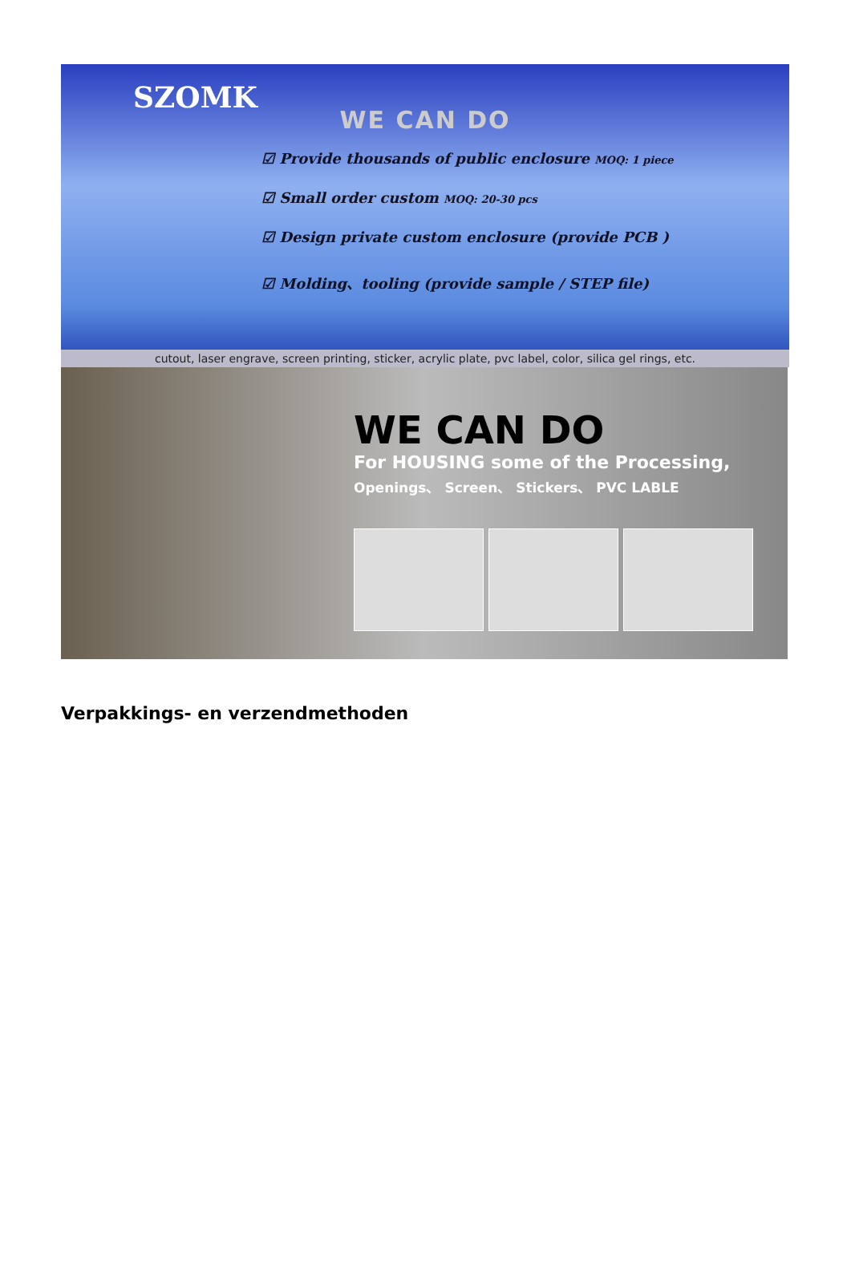SZOMK
WE CAN DO
☑ Provide thousands of public enclosure MOQ: 1 piece
☑ Small order custom MOQ: 20-30 pcs
☑ Design private custom enclosure (provide PCB )
☑ Molding、tooling (provide sample / STEP file)
cutout, laser engrave, screen printing, sticker, acrylic plate, pvc label, color, silica gel rings, etc.
WE CAN DO
For HOUSING some of the Processing,
Openings、 Screen、 Stickers、 PVC LABLE
Verpakkings- en verzendmethoden